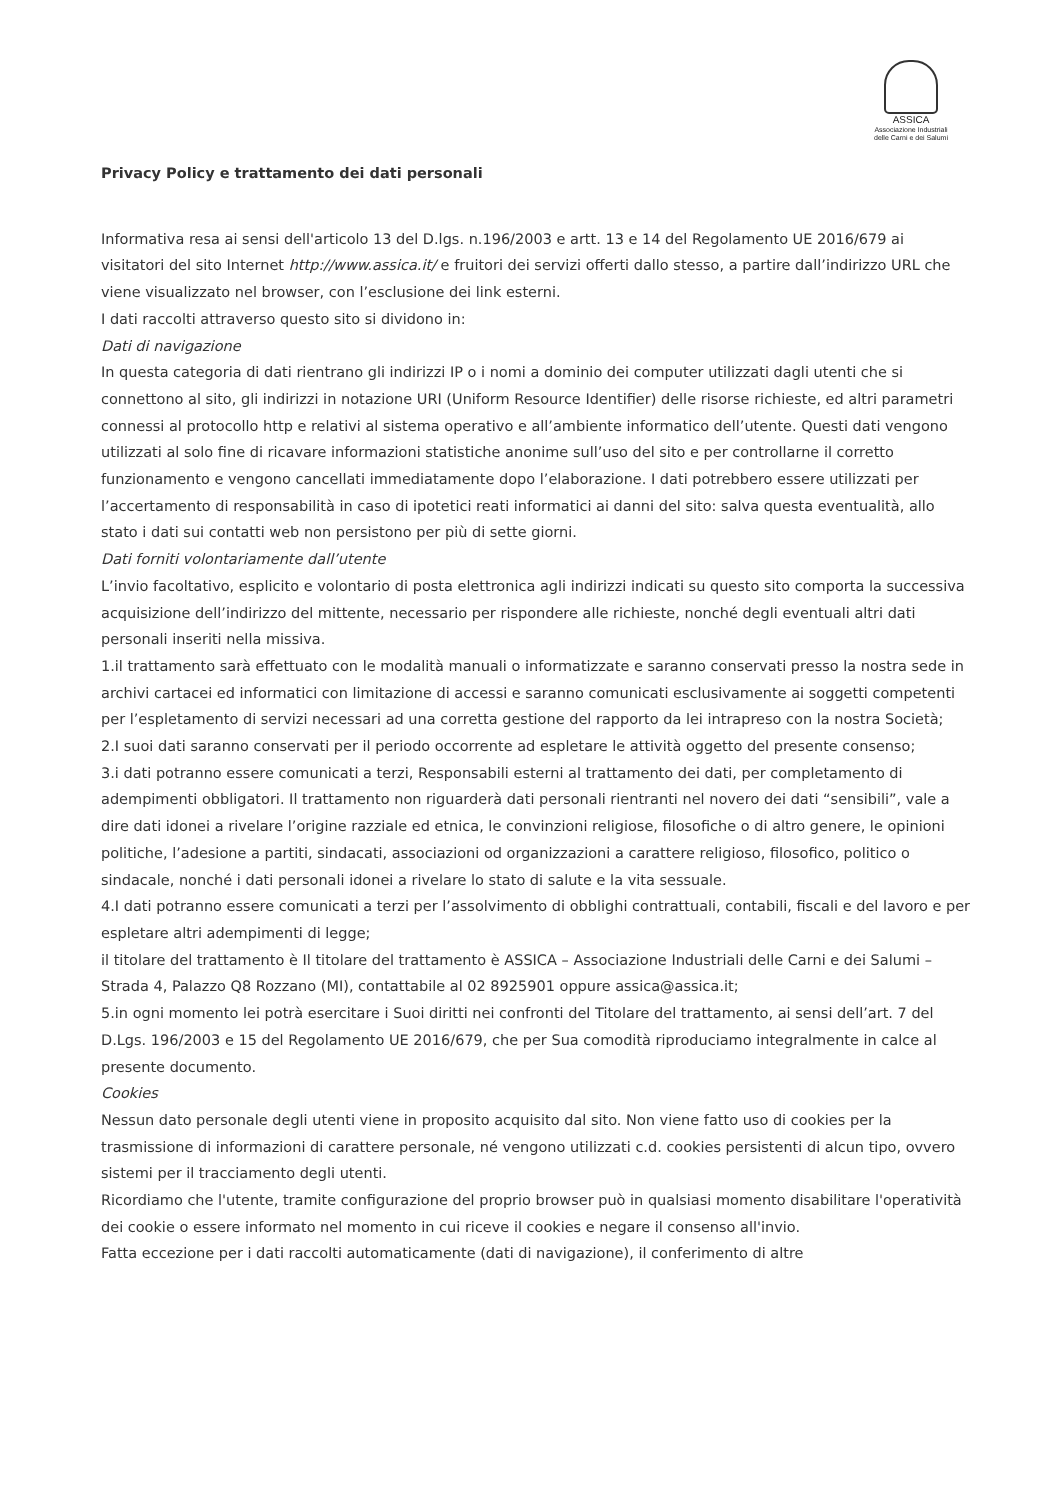ASSICA
Associazione Industriali
delle Carni e dei Salumi
Privacy Policy e trattamento dei dati personali
Informativa resa ai sensi dell'articolo 13 del D.lgs. n.196/2003 e artt. 13 e 14 del Regolamento UE 2016/679 ai visitatori del sito Internet http://www.assica.it/ e fruitori dei servizi offerti dallo stesso, a partire dall’indirizzo URL che viene visualizzato nel browser, con l’esclusione dei link esterni.
I dati raccolti attraverso questo sito si dividono in:
Dati di navigazione
In questa categoria di dati rientrano gli indirizzi IP o i nomi a dominio dei computer utilizzati dagli utenti che si connettono al sito, gli indirizzi in notazione URI (Uniform Resource Identifier) delle risorse richieste, ed altri parametri connessi al protocollo http e relativi al sistema operativo e all’ambiente informatico dell’utente. Questi dati vengono utilizzati al solo fine di ricavare informazioni statistiche anonime sull’uso del sito e per controllarne il corretto funzionamento e vengono cancellati immediatamente dopo l’elaborazione. I dati potrebbero essere utilizzati per l’accertamento di responsabilità in caso di ipotetici reati informatici ai danni del sito: salva questa eventualità, allo stato i dati sui contatti web non persistono per più di sette giorni.
Dati forniti volontariamente dall’utente
L’invio facoltativo, esplicito e volontario di posta elettronica agli indirizzi indicati su questo sito comporta la successiva acquisizione dell’indirizzo del mittente, necessario per rispondere alle richieste, nonché degli eventuali altri dati personali inseriti nella missiva.
1.il trattamento sarà effettuato con le modalità manuali o informatizzate e saranno conservati presso la nostra sede in archivi cartacei ed informatici con limitazione di accessi e saranno comunicati esclusivamente ai soggetti competenti per l’espletamento di servizi necessari ad una corretta gestione del rapporto da lei intrapreso con la nostra Società;
2.I suoi dati saranno conservati per il periodo occorrente ad espletare le attività oggetto del presente consenso;
3.i dati potranno essere comunicati a terzi, Responsabili esterni al trattamento dei dati, per completamento di adempimenti obbligatori. Il trattamento non riguarderà dati personali rientranti nel novero dei dati “sensibili”, vale a dire dati idonei a rivelare l’origine razziale ed etnica, le convinzioni religiose, filosofiche o di altro genere, le opinioni politiche, l’adesione a partiti, sindacati, associazioni od organizzazioni a carattere religioso, filosofico, politico o sindacale, nonché i dati personali idonei a rivelare lo stato di salute e la vita sessuale.
4.I dati potranno essere comunicati a terzi per l’assolvimento di obblighi contrattuali, contabili, fiscali e del lavoro e per espletare altri adempimenti di legge;
il titolare del trattamento è Il titolare del trattamento è ASSICA – Associazione Industriali delle Carni e dei Salumi – Strada 4, Palazzo Q8 Rozzano (MI), contattabile al 02 8925901 oppure assica@assica.it;
5.in ogni momento lei potrà esercitare i Suoi diritti nei confronti del Titolare del trattamento, ai sensi dell’art. 7 del D.Lgs. 196/2003 e 15 del Regolamento UE 2016/679, che per Sua comodità riproduciamo integralmente in calce al presente documento.
Cookies
Nessun dato personale degli utenti viene in proposito acquisito dal sito. Non viene fatto uso di cookies per la trasmissione di informazioni di carattere personale, né vengono utilizzati c.d. cookies persistenti di alcun tipo, ovvero sistemi per il tracciamento degli utenti.
Ricordiamo che l'utente, tramite configurazione del proprio browser può in qualsiasi momento disabilitare l'operatività dei cookie o essere informato nel momento in cui riceve il cookies e negare il consenso all'invio.
Fatta eccezione per i dati raccolti automaticamente (dati di navigazione), il conferimento di altre